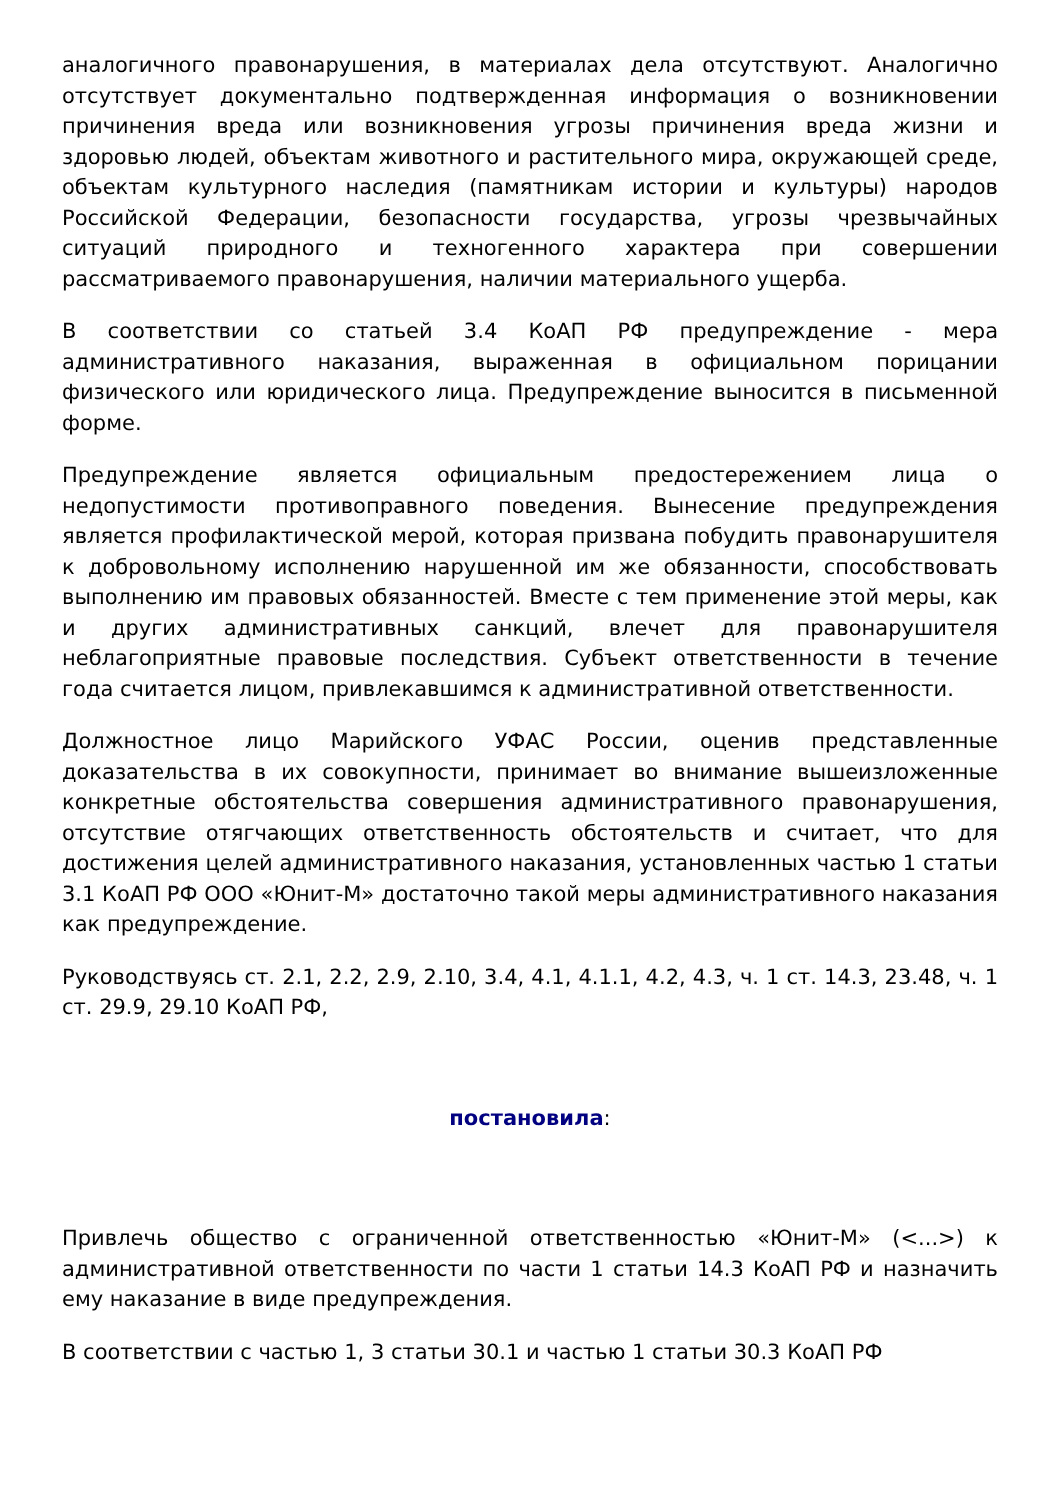аналогичного правонарушения, в материалах дела отсутствуют. Аналогично отсутствует документально подтвержденная информация о возникновении причинения вреда или возникновения угрозы причинения вреда жизни и здоровью людей, объектам животного и растительного мира, окружающей среде, объектам культурного наследия (памятникам истории и культуры) народов Российской Федерации, безопасности государства, угрозы чрезвычайных ситуаций природного и техногенного характера при совершении рассматриваемого правонарушения, наличии материального ущерба.
В соответствии со статьей 3.4 КоАП РФ предупреждение - мера административного наказания, выраженная в официальном порицании физического или юридического лица. Предупреждение выносится в письменной форме.
Предупреждение является официальным предостережением лица о недопустимости противоправного поведения. Вынесение предупреждения является профилактической мерой, которая призвана побудить правонарушителя к добровольному исполнению нарушенной им же обязанности, способствовать выполнению им правовых обязанностей. Вместе с тем применение этой меры, как и других административных санкций, влечет для правонарушителя неблагоприятные правовые последствия. Субъект ответственности в течение года считается лицом, привлекавшимся к административной ответственности.
Должностное лицо Марийского УФАС России, оценив представленные доказательства в их совокупности, принимает во внимание вышеизложенные конкретные обстоятельства совершения административного правонарушения, отсутствие отягчающих ответственность обстоятельств и считает, что для достижения целей административного наказания, установленных частью 1 статьи 3.1 КоАП РФ ООО «Юнит-М» достаточно такой меры административного наказания как предупреждение.
Руководствуясь ст. 2.1, 2.2, 2.9, 2.10, 3.4, 4.1, 4.1.1, 4.2, 4.3, ч. 1 ст. 14.3, 23.48, ч. 1 ст. 29.9, 29.10 КоАП РФ,
постановила:
Привлечь общество с ограниченной ответственностью «Юнит-М» (<...>) к административной ответственности по части 1 статьи 14.3 КоАП РФ и назначить ему наказание в виде предупреждения.
В соответствии с частью 1, 3 статьи 30.1 и частью 1 статьи 30.3 КоАП РФ